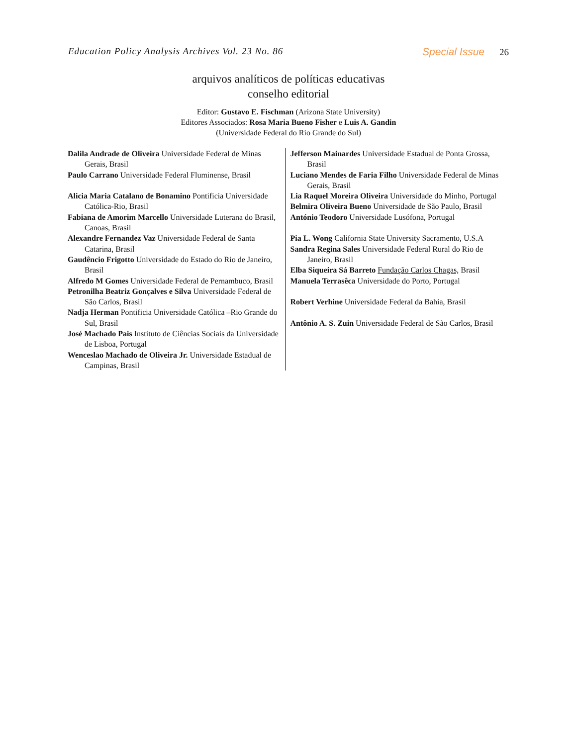Education Policy Analysis Archives Vol. 23 No. 86 Special Issue 26
arquivos analíticos de políticas educativas
conselho editorial
Editor: Gustavo E. Fischman (Arizona State University)
Editores Associados: Rosa Maria Bueno Fisher e Luis A. Gandin
(Universidade Federal do Rio Grande do Sul)
| Dalila Andrade de Oliveira Universidade Federal de Minas Gerais, Brasil Paulo Carrano Universidade Federal Fluminense, Brasil Alicia Maria Catalano de Bonamino Pontificia Universidade Católica-Rio, Brasil Fabiana de Amorim Marcello Universidade Luterana do Brasil, Canoas, Brasil Alexandre Fernandez Vaz Universidade Federal de Santa Catarina, Brasil Gaudêncio Frigotto Universidade do Estado do Rio de Janeiro, Brasil Alfredo M Gomes Universidade Federal de Pernambuco, Brasil Petronilha Beatriz Gonçalves e Silva Universidade Federal de São Carlos, Brasil Nadja Herman Pontificia Universidade Católica –Rio Grande do Sul, Brasil José Machado Pais Instituto de Ciências Sociais da Universidade de Lisboa, Portugal Wenceslao Machado de Oliveira Jr. Universidade Estadual de Campinas, Brasil | Jefferson Mainardes Universidade Estadual de Ponta Grossa, Brasil Luciano Mendes de Faria Filho Universidade Federal de Minas Gerais, Brasil Lia Raquel Moreira Oliveira Universidade do Minho, Portugal Belmira Oliveira Bueno Universidade de São Paulo, Brasil António Teodoro Universidade Lusófona, Portugal Pia L. Wong California State University Sacramento, U.S.A Sandra Regina Sales Universidade Federal Rural do Rio de Janeiro, Brasil Elba Siqueira Sá Barreto Fundação Carlos Chagas, Brasil Manuela Terrasêca Universidade do Porto, Portugal Robert Verhine Universidade Federal da Bahia, Brasil Antônio A. S. Zuin Universidade Federal de São Carlos, Brasil |